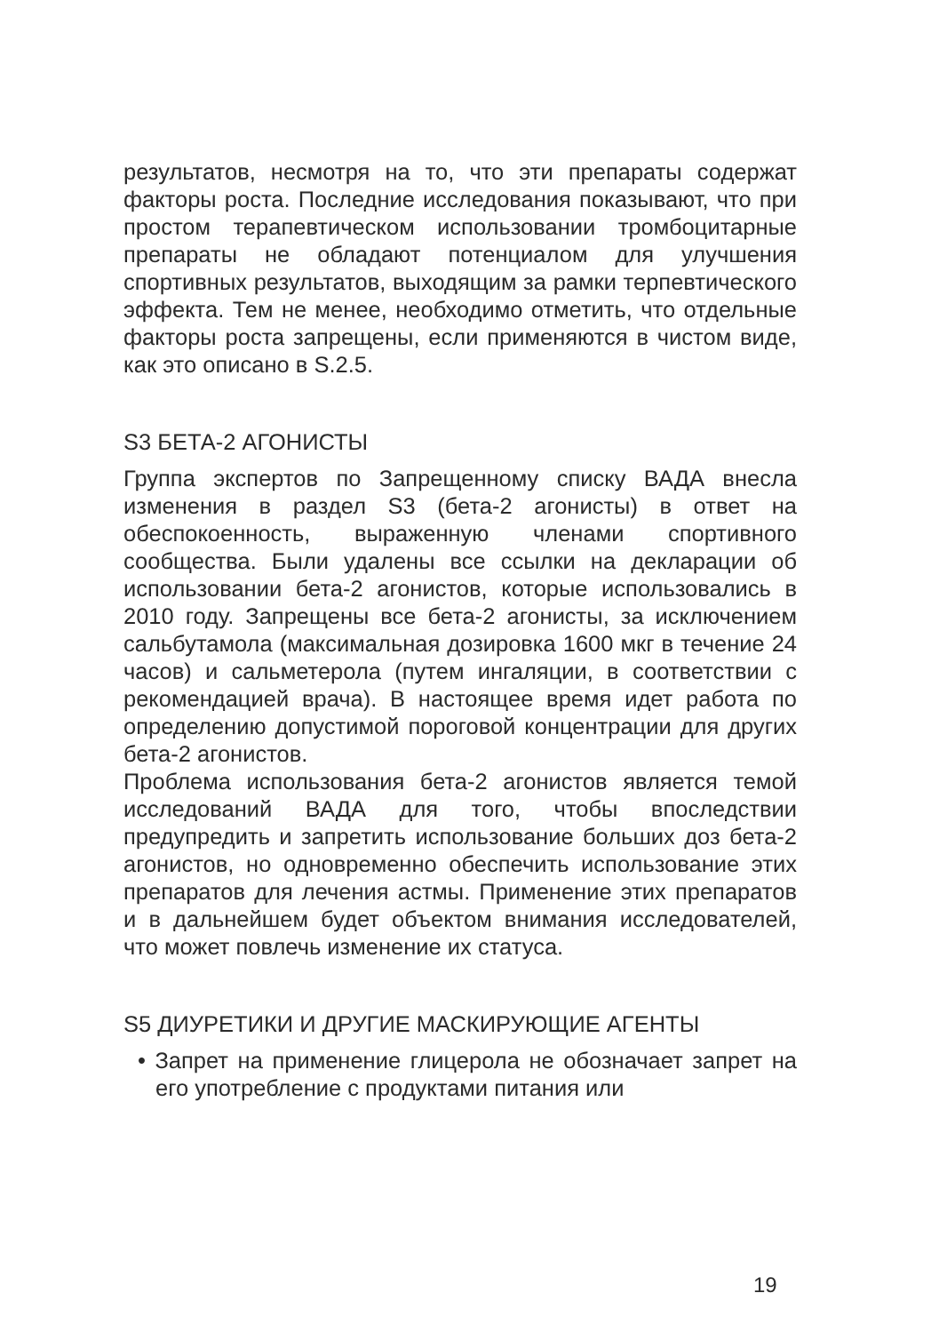результатов, несмотря на то, что эти препараты содержат факторы роста. Последние исследования показывают, что при простом терапевтическом использовании тромбоцитарные препараты не обладают потенциалом для улучшения спортивных результатов, выходящим за рамки терпевтического эффекта. Тем не менее, необходимо отметить, что отдельные факторы роста запрещены, если применяются в чистом виде, как это описано в S.2.5.
S3 БЕТА-2 АГОНИСТЫ
Группа экспертов по Запрещенному списку ВАДА внесла изменения в раздел S3 (бета-2 агонисты) в ответ на обеспокоенность, выраженную членами спортивного сообщества. Были удалены все ссылки на декларации об использовании бета-2 агонистов, которые использовались в 2010 году. Запрещены все бета-2 агонисты, за исключением сальбутамола (максимальная дозировка 1600 мкг в течение 24 часов) и сальметерола (путем ингаляции, в соответствии с рекомендацией врача). В настоящее время идет работа по определению допустимой пороговой концентрации для других бета-2 агонистов.
Проблема использования бета-2 агонистов является темой исследований ВАДА для того, чтобы впоследствии предупредить и запретить использование больших доз бета-2 агонистов, но одновременно обеспечить использование этих препаратов для лечения астмы. Применение этих препаратов и в дальнейшем будет объектом внимания исследователей, что может повлечь изменение их статуса.
S5 ДИУРЕТИКИ И ДРУГИЕ МАСКИРУЮЩИЕ АГЕНТЫ
• Запрет на применение глицерола не обозначает запрет на его употребление с продуктами питания или
19